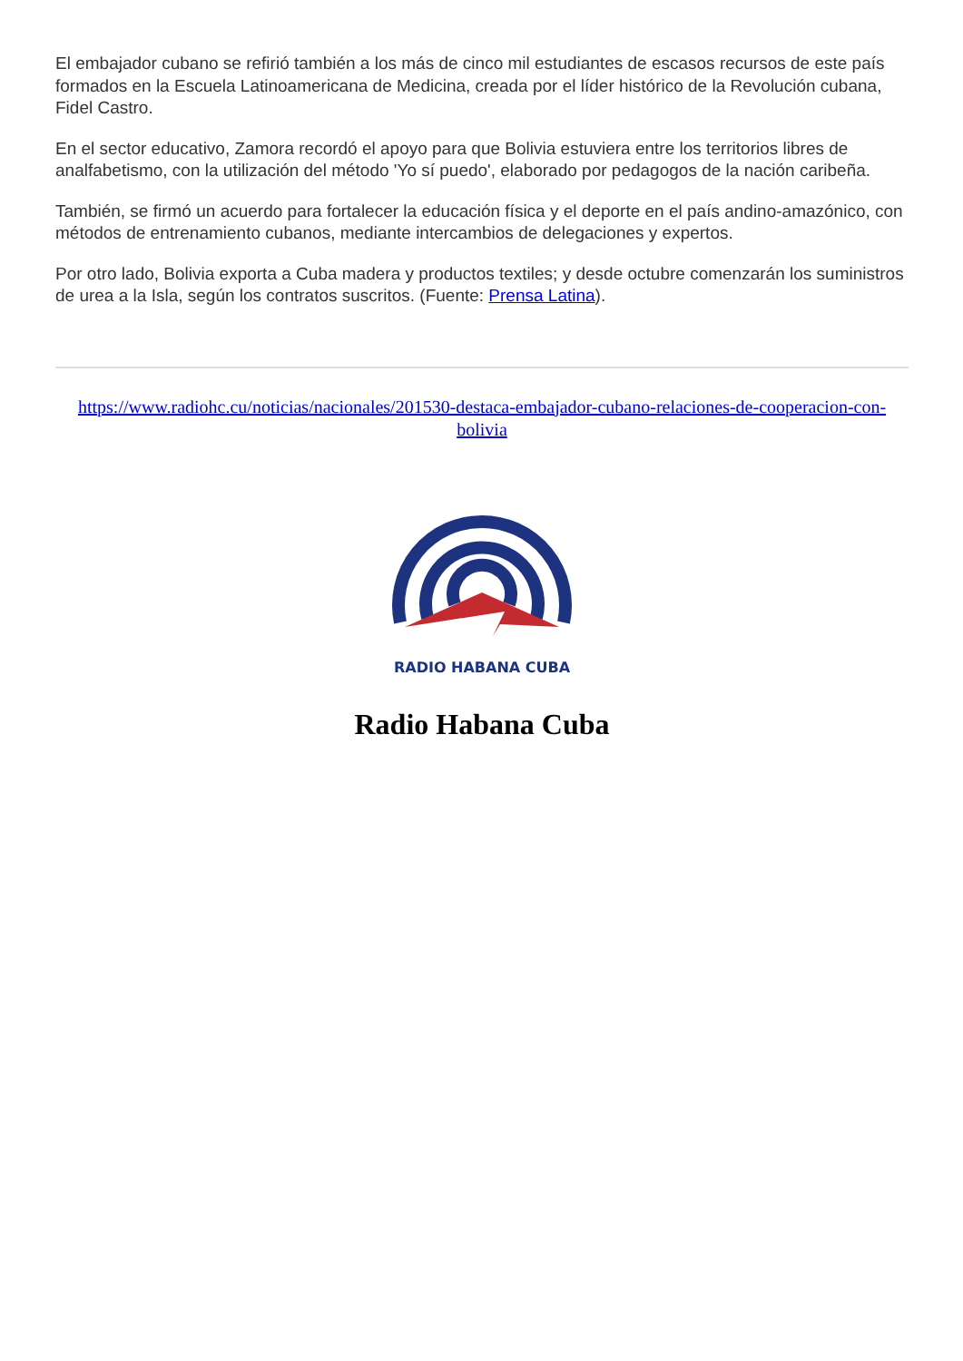El embajador cubano se refirió también a los más de cinco mil estudiantes de escasos recursos de este país formados en la Escuela Latinoamericana de Medicina, creada por el líder histórico de la Revolución cubana, Fidel Castro.
En el sector educativo, Zamora recordó el apoyo para que Bolivia estuviera entre los territorios libres de analfabetismo, con la utilización del método 'Yo sí puedo', elaborado por pedagogos de la nación caribeña.
También, se firmó un acuerdo para fortalecer la educación física y el deporte en el país andino-amazónico, con métodos de entrenamiento cubanos, mediante intercambios de delegaciones y expertos.
Por otro lado, Bolivia exporta a Cuba madera y productos textiles; y desde octubre comenzarán los suministros de urea a la Isla, según los contratos suscritos. (Fuente: Prensa Latina).
https://www.radiohc.cu/noticias/nacionales/201530-destaca-embajador-cubano-relaciones-de-cooperacion-con-bolivia
RADIO HABANA CUBA
Radio Habana Cuba